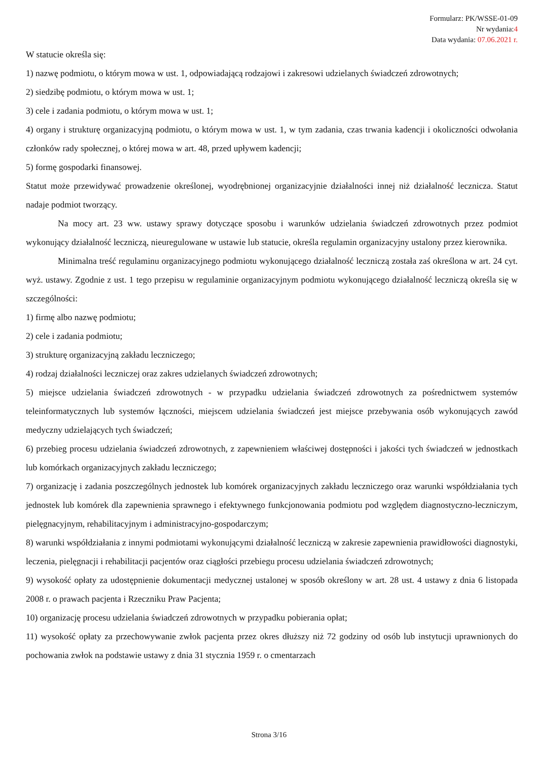Formularz: PK/WSSE-01-09
Nr wydania:4
Data wydania: 07.06.2021 r.
W statucie określa się:
1) nazwę podmiotu, o którym mowa w ust. 1, odpowiadającą rodzajowi i zakresowi udzielanych świadczeń zdrowotnych;
2) siedzibę podmiotu, o którym mowa w ust. 1;
3) cele i zadania podmiotu, o którym mowa w ust. 1;
4) organy i strukturę organizacyjną podmiotu, o którym mowa w ust. 1, w tym zadania, czas trwania kadencji i okoliczności odwołania członków rady społecznej, o której mowa w art. 48, przed upływem kadencji;
5) formę gospodarki finansowej.
Statut może przewidywać prowadzenie określonej, wyodrębnionej organizacyjnie działalności innej niż działalność lecznicza. Statut nadaje podmiot tworzący.
Na mocy art. 23 ww. ustawy sprawy dotyczące sposobu i warunków udzielania świadczeń zdrowotnych przez podmiot wykonujący działalność leczniczą, nieuregulowane w ustawie lub statucie, określa regulamin organizacyjny ustalony przez kierownika.
Minimalna treść regulaminu organizacyjnego podmiotu wykonującego działalność leczniczą została zaś określona w art. 24 cyt. wyż. ustawy. Zgodnie z ust. 1 tego przepisu w regulaminie organizacyjnym podmiotu wykonującego działalność leczniczą określa się w szczególności:
1) firmę albo nazwę podmiotu;
2) cele i zadania podmiotu;
3) strukturę organizacyjną zakładu leczniczego;
4) rodzaj działalności leczniczej oraz zakres udzielanych świadczeń zdrowotnych;
5) miejsce udzielania świadczeń zdrowotnych - w przypadku udzielania świadczeń zdrowotnych za pośrednictwem systemów teleinformatycznych lub systemów łączności, miejscem udzielania świadczeń jest miejsce przebywania osób wykonujących zawód medyczny udzielających tych świadczeń;
6) przebieg procesu udzielania świadczeń zdrowotnych, z zapewnieniem właściwej dostępności i jakości tych świadczeń w jednostkach lub komórkach organizacyjnych zakładu leczniczego;
7) organizację i zadania poszczególnych jednostek lub komórek organizacyjnych zakładu leczniczego oraz warunki współdziałania tych jednostek lub komórek dla zapewnienia sprawnego i efektywnego funkcjonowania podmiotu pod względem diagnostyczno-leczniczym, pielęgnacyjnym, rehabilitacyjnym i administracyjno-gospodarczym;
8) warunki współdziałania z innymi podmiotami wykonującymi działalność leczniczą w zakresie zapewnienia prawidłowości diagnostyki, leczenia, pielęgnacji i rehabilitacji pacjentów oraz ciągłości przebiegu procesu udzielania świadczeń zdrowotnych;
9) wysokość opłaty za udostępnienie dokumentacji medycznej ustalonej w sposób określony w art. 28 ust. 4 ustawy z dnia 6 listopada 2008 r. o prawach pacjenta i Rzeczniku Praw Pacjenta;
10) organizację procesu udzielania świadczeń zdrowotnych w przypadku pobierania opłat;
11) wysokość opłaty za przechowywanie zwłok pacjenta przez okres dłuższy niż 72 godziny od osób lub instytucji uprawnionych do pochowania zwłok na podstawie ustawy z dnia 31 stycznia 1959 r. o cmentarzach
Strona 3/16